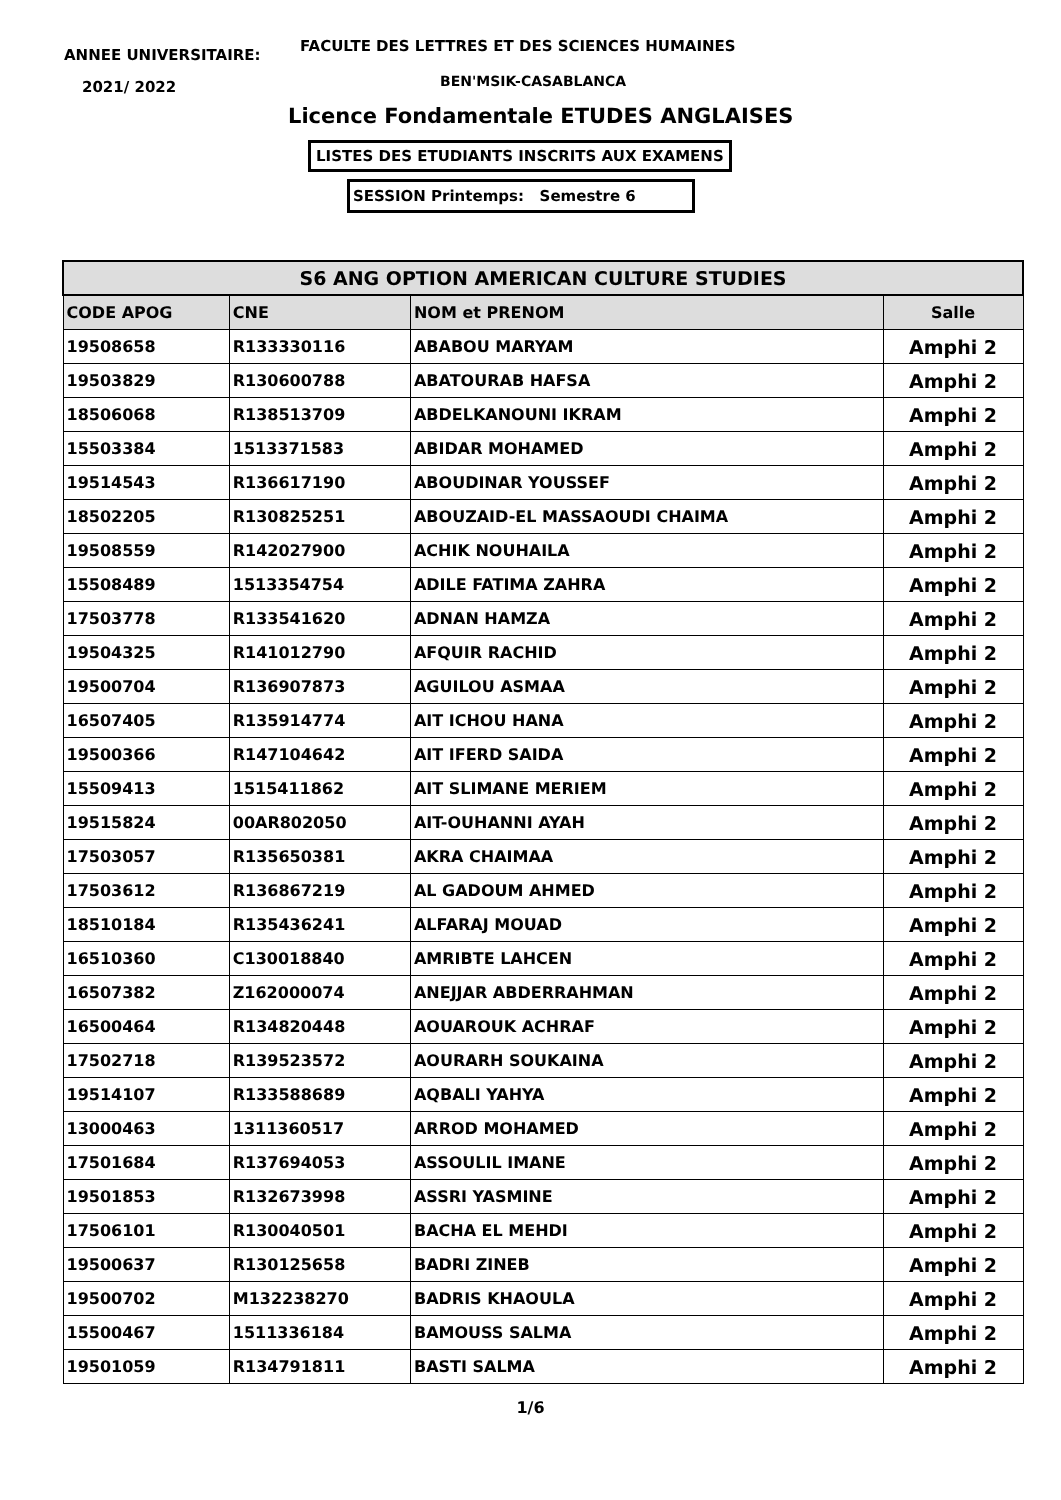ANNEE UNIVERSITAIRE:
FACULTE DES LETTRES ET DES SCIENCES HUMAINES
2021/ 2022 BEN'MSIK-CASABLANCA
Licence Fondamentale ETUDES ANGLAISES
LISTES DES ETUDIANTS INSCRITS AUX EXAMENS
SESSION Printemps: Semestre 6
| S6 ANG OPTION AMERICAN CULTURE STUDIES | | | |
| --- | --- | --- | --- |
| CODE APOG | CNE | NOM et PRENOM | Salle |
| 19508658 | R133330116 | ABABOU MARYAM | Amphi 2 |
| 19503829 | R130600788 | ABATOURAB HAFSA | Amphi 2 |
| 18506068 | R138513709 | ABDELKANOUNI IKRAM | Amphi 2 |
| 15503384 | 1513371583 | ABIDAR MOHAMED | Amphi 2 |
| 19514543 | R136617190 | ABOUDINAR YOUSSEF | Amphi 2 |
| 18502205 | R130825251 | ABOUZAID-EL MASSAOUDI CHAIMA | Amphi 2 |
| 19508559 | R142027900 | ACHIK NOUHAILA | Amphi 2 |
| 15508489 | 1513354754 | ADILE FATIMA ZAHRA | Amphi 2 |
| 17503778 | R133541620 | ADNAN HAMZA | Amphi 2 |
| 19504325 | R141012790 | AFQUIR RACHID | Amphi 2 |
| 19500704 | R136907873 | AGUILOU ASMAA | Amphi 2 |
| 16507405 | R135914774 | AIT ICHOU HANA | Amphi 2 |
| 19500366 | R147104642 | AIT IFERD SAIDA | Amphi 2 |
| 15509413 | 1515411862 | AIT SLIMANE MERIEM | Amphi 2 |
| 19515824 | 00AR802050 | AIT-OUHANNI AYAH | Amphi 2 |
| 17503057 | R135650381 | AKRA CHAIMAA | Amphi 2 |
| 17503612 | R136867219 | AL GADOUM AHMED | Amphi 2 |
| 18510184 | R135436241 | ALFARAJ MOUAD | Amphi 2 |
| 16510360 | C130018840 | AMRIBTE LAHCEN | Amphi 2 |
| 16507382 | Z162000074 | ANEJJAR ABDERRAHMAN | Amphi 2 |
| 16500464 | R134820448 | AOUAROUK ACHRAF | Amphi 2 |
| 17502718 | R139523572 | AOURARH SOUKAINA | Amphi 2 |
| 19514107 | R133588689 | AQBALI YAHYA | Amphi 2 |
| 13000463 | 1311360517 | ARROD MOHAMED | Amphi 2 |
| 17501684 | R137694053 | ASSOULIL IMANE | Amphi 2 |
| 19501853 | R132673998 | ASSRI YASMINE | Amphi 2 |
| 17506101 | R130040501 | BACHA EL MEHDI | Amphi 2 |
| 19500637 | R130125658 | BADRI ZINEB | Amphi 2 |
| 19500702 | M132238270 | BADRIS KHAOULA | Amphi 2 |
| 15500467 | 1511336184 | BAMOUSS SALMA | Amphi 2 |
| 19501059 | R134791811 | BASTI SALMA | Amphi 2 |
1/6